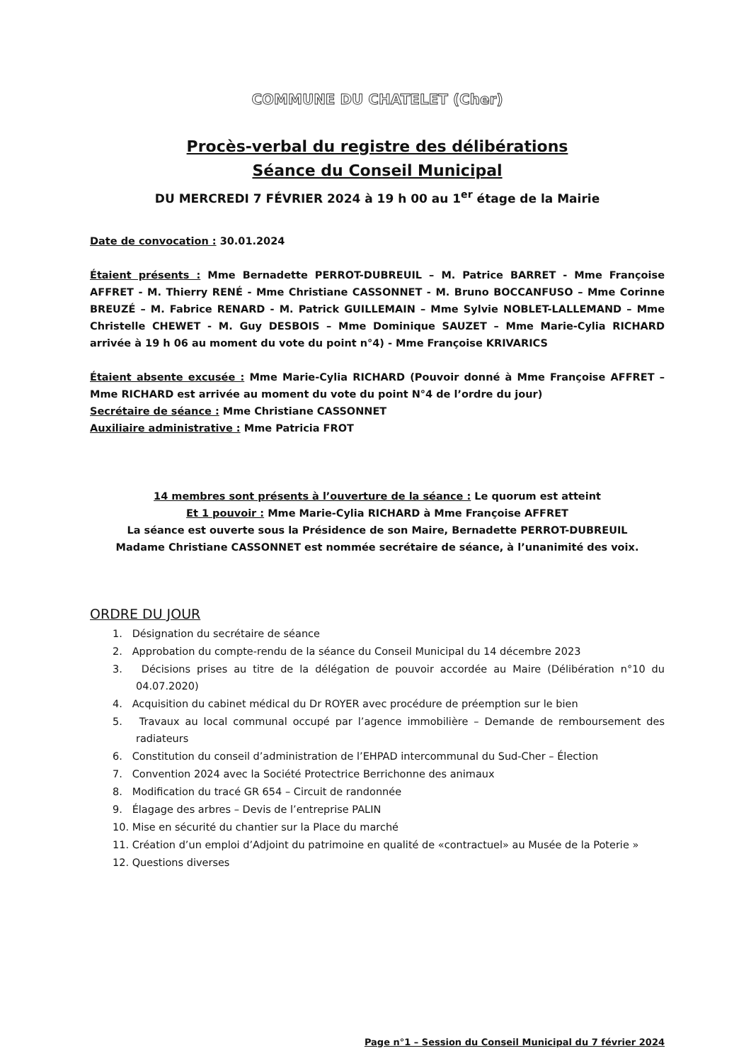COMMUNE DU CHATELET (Cher)
Procès-verbal du registre des délibérations
Séance du Conseil Municipal
DU MERCREDI 7 FÉVRIER 2024 à 19 h 00 au 1<sup>er</sup> étage de la Mairie
Date de convocation : 30.01.2024
Étaient présents : Mme Bernadette PERROT-DUBREUIL – M. Patrice BARRET - Mme Françoise AFFRET - M. Thierry RENÉ - Mme Christiane CASSONNET - M. Bruno BOCCANFUSO – Mme Corinne BREUZÉ – M. Fabrice RENARD - M. Patrick GUILLEMAIN – Mme Sylvie NOBLET-LALLEMAND – Mme Christelle CHEWET - M. Guy DESBOIS – Mme Dominique SAUZET – Mme Marie-Cylia RICHARD arrivée à 19 h 06 au moment du vote du point n°4) - Mme Françoise KRIVARICS
Étaient absente excusée : Mme Marie-Cylia RICHARD (Pouvoir donné à Mme Françoise AFFRET – Mme RICHARD est arrivée au moment du vote du point N°4 de l’ordre du jour)
Secrétaire de séance : Mme Christiane CASSONNET
Auxiliaire administrative : Mme Patricia FROT
14 membres sont présents à l’ouverture de la séance : Le quorum est atteint
Et 1 pouvoir : Mme Marie-Cylia RICHARD à Mme Françoise AFFRET
La séance est ouverte sous la Présidence de son Maire, Bernadette PERROT-DUBREUIL
Madame Christiane CASSONNET est nommée secrétaire de séance, à l’unanimité des voix.
ORDRE DU JOUR
1. Désignation du secrétaire de séance
2. Approbation du compte-rendu de la séance du Conseil Municipal du 14 décembre 2023
3. Décisions prises au titre de la délégation de pouvoir accordée au Maire (Délibération n°10 du 04.07.2020)
4. Acquisition du cabinet médical du Dr ROYER avec procédure de préemption sur le bien
5. Travaux au local communal occupé par l’agence immobilière – Demande de remboursement des radiateurs
6. Constitution du conseil d’administration de l’EHPAD intercommunal du Sud-Cher – Élection
7. Convention 2024 avec la Société Protectrice Berrichonne des animaux
8. Modification du tracé GR 654 – Circuit de randonnée
9. Élagage des arbres – Devis de l’entreprise PALIN
10. Mise en sécurité du chantier sur la Place du marché
11. Création d’un emploi d’Adjoint du patrimoine en qualité de «contractuel» au Musée de la Poterie »
12. Questions diverses
Page n°1 – Session du Conseil Municipal du 7 février 2024